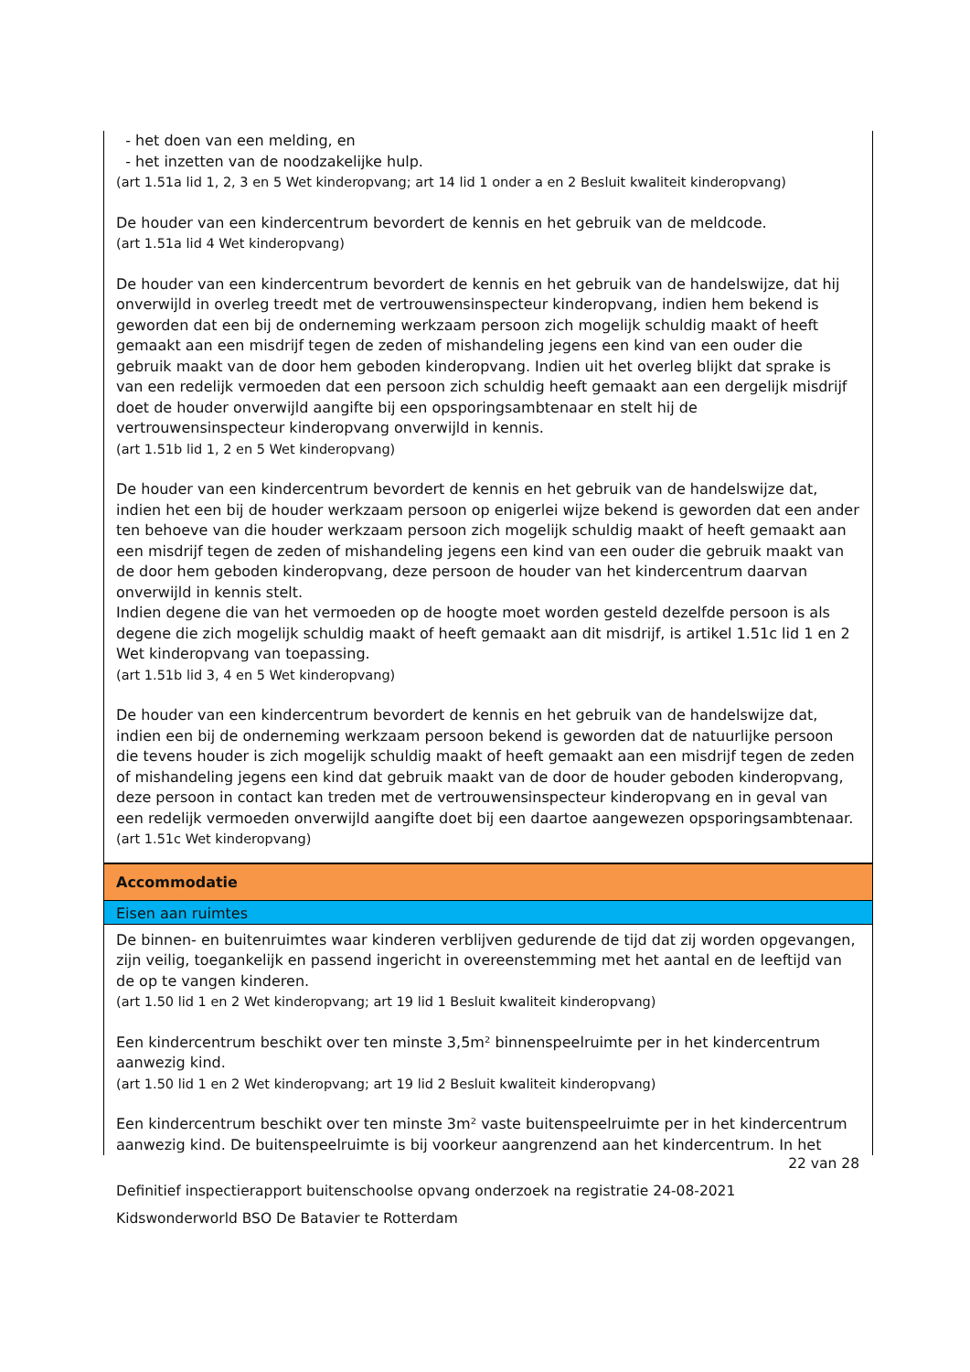- het doen van een melding, en
- het inzetten van de noodzakelijke hulp.
(art 1.51a lid 1, 2, 3 en 5 Wet kinderopvang; art 14 lid 1 onder a en 2 Besluit kwaliteit kinderopvang)
De houder van een kindercentrum bevordert de kennis en het gebruik van de meldcode.
(art 1.51a lid 4 Wet kinderopvang)
De houder van een kindercentrum bevordert de kennis en het gebruik van de handelswijze, dat hij onverwijld in overleg treedt met de vertrouwensinspecteur kinderopvang, indien hem bekend is geworden dat een bij de onderneming werkzaam persoon zich mogelijk schuldig maakt of heeft gemaakt aan een misdrijf tegen de zeden of mishandeling jegens een kind van een ouder die gebruik maakt van de door hem geboden kinderopvang. Indien uit het overleg blijkt dat sprake is van een redelijk vermoeden dat een persoon zich schuldig heeft gemaakt aan een dergelijk misdrijf doet de houder onverwijld aangifte bij een opsporingsambtenaar en stelt hij de vertrouwensinspecteur kinderopvang onverwijld in kennis.
(art 1.51b lid 1, 2 en 5 Wet kinderopvang)
De houder van een kindercentrum bevordert de kennis en het gebruik van de handelswijze dat, indien het een bij de houder werkzaam persoon op enigerlei wijze bekend is geworden dat een ander ten behoeve van die houder werkzaam persoon zich mogelijk schuldig maakt of heeft gemaakt aan een misdrijf tegen de zeden of mishandeling jegens een kind van een ouder die gebruik maakt van de door hem geboden kinderopvang, deze persoon de houder van het kindercentrum daarvan onverwijld in kennis stelt.
Indien degene die van het vermoeden op de hoogte moet worden gesteld dezelfde persoon is als degene die zich mogelijk schuldig maakt of heeft gemaakt aan dit misdrijf, is artikel 1.51c lid 1 en 2 Wet kinderopvang van toepassing.
(art 1.51b lid 3, 4 en 5 Wet kinderopvang)
De houder van een kindercentrum bevordert de kennis en het gebruik van de handelswijze dat, indien een bij de onderneming werkzaam persoon bekend is geworden dat de natuurlijke persoon die tevens houder is zich mogelijk schuldig maakt of heeft gemaakt aan een misdrijf tegen de zeden of mishandeling jegens een kind dat gebruik maakt van de door de houder geboden kinderopvang, deze persoon in contact kan treden met de vertrouwensinspecteur kinderopvang en in geval van een redelijk vermoeden onverwijld aangifte doet bij een daartoe aangewezen opsporingsambtenaar.
(art 1.51c Wet kinderopvang)
Accommodatie
Eisen aan ruimtes
De binnen- en buitenruimtes waar kinderen verblijven gedurende de tijd dat zij worden opgevangen, zijn veilig, toegankelijk en passend ingericht in overeenstemming met het aantal en de leeftijd van de op te vangen kinderen.
(art 1.50 lid 1 en 2 Wet kinderopvang; art 19 lid 1 Besluit kwaliteit kinderopvang)
Een kindercentrum beschikt over ten minste 3,5m² binnenspeelruimte per in het kindercentrum aanwezig kind.
(art 1.50 lid 1 en 2 Wet kinderopvang; art 19 lid 2 Besluit kwaliteit kinderopvang)
Een kindercentrum beschikt over ten minste 3m² vaste buitenspeelruimte per in het kindercentrum aanwezig kind. De buitenspeelruimte is bij voorkeur aangrenzend aan het kindercentrum. In het
22 van 28
Definitief inspectierapport buitenschoolse opvang onderzoek na registratie 24-08-2021
Kidswonderworld BSO De Batavier te Rotterdam